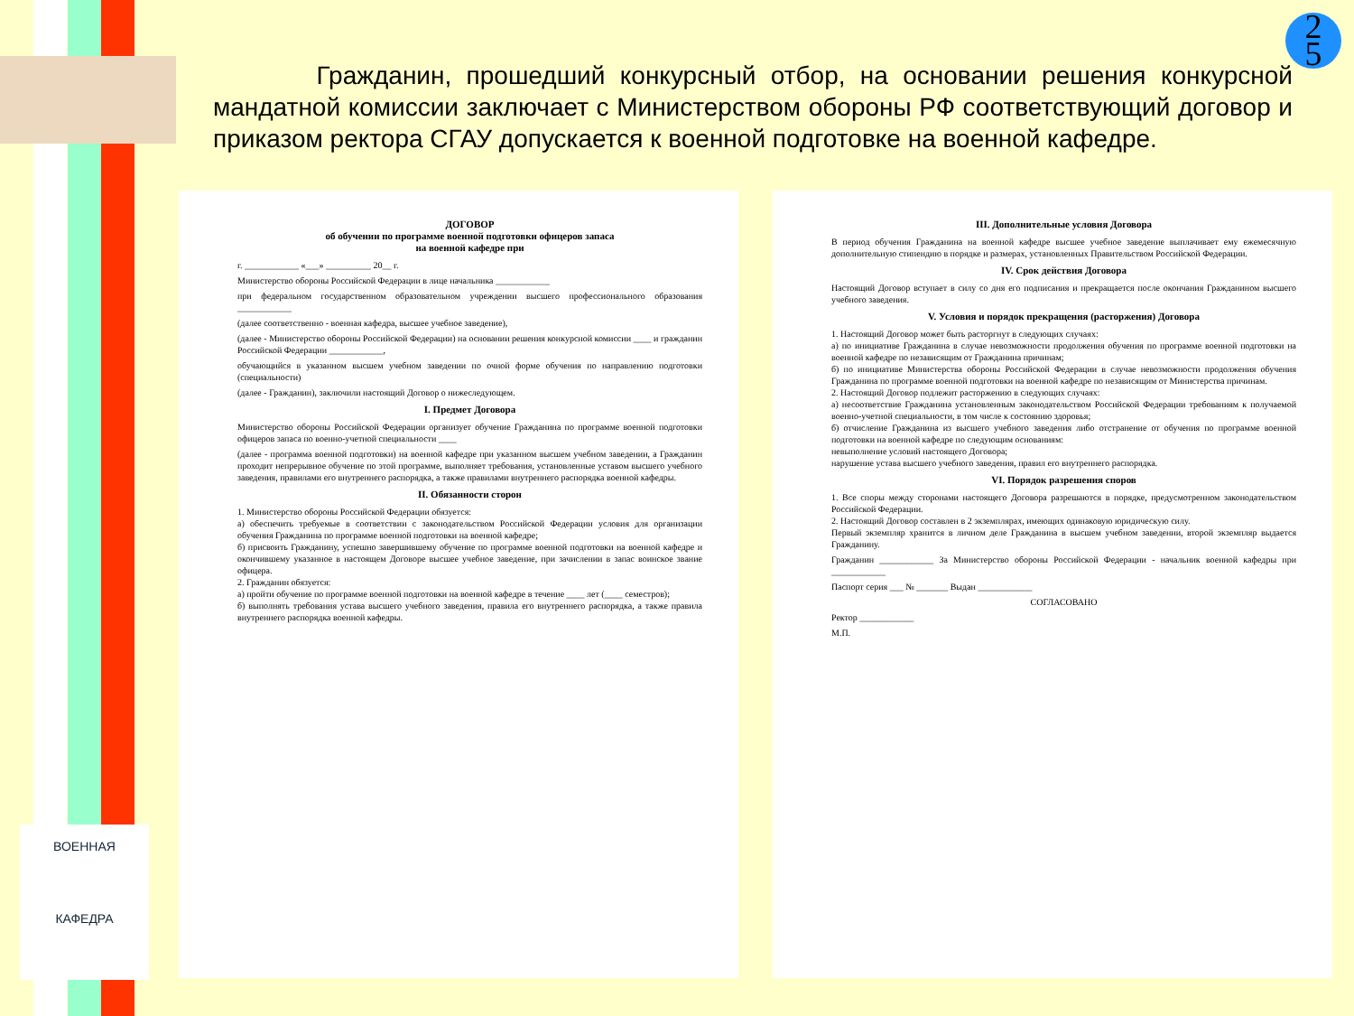ВОЕННАЯ
КАФЕДРА
2
5
Гражданин, прошедший конкурсный отбор, на основании решения конкурсной мандатной комиссии заключает с Министерством обороны РФ соответствующий договор и приказом ректора СГАУ допускается к военной подготовке на военной кафедре.
ДОГОВОР
об обучении по программе военной подготовки офицеров запаса
на военной кафедре при
г. ____________ «___» __________ 20__ г.
Министерство обороны Российской Федерации в лице начальника ____________
при федеральном государственном образовательном учреждении высшего профессионального образования ____________
(далее соответственно - военная кафедра, высшее учебное заведение),
(далее - Министерство обороны Российской Федерации) на основании решения конкурсной комиссии ____ и гражданин Российской Федерации ____________,
обучающийся в указанном высшем учебном заведении по очной форме обучения по направлению подготовки (специальности)
(далее - Гражданин), заключили настоящий Договор о нижеследующем.
I. Предмет Договора
Министерство обороны Российской Федерации организует обучение Гражданина по программе военной подготовки офицеров запаса по военно-учетной специальности ____
(далее - программа военной подготовки) на военной кафедре при указанном высшем учебном заведении, а Гражданин проходит непрерывное обучение по этой программе, выполняет требования, установленные уставом высшего учебного заведения, правилами его внутреннего распорядка, а также правилами внутреннего распорядка военной кафедры.
II. Обязанности сторон
1. Министерство обороны Российской Федерации обязуется:
а) обеспечить требуемые в соответствии с законодательством Российской Федерации условия для организации обучения Гражданина по программе военной подготовки на военной кафедре;
б) присвоить Гражданину, успешно завершившему обучение по программе военной подготовки на военной кафедре и окончившему указанное в настоящем Договоре высшее учебное заведение, при зачислении в запас воинское звание офицера.
2. Гражданин обязуется:
а) пройти обучение по программе военной подготовки на военной кафедре в течение ____ лет (____ семестров);
б) выполнять требования устава высшего учебного заведения, правила его внутреннего распорядка, а также правила внутреннего распорядка военной кафедры.
III. Дополнительные условия Договора
В период обучения Гражданина на военной кафедре высшее учебное заведение выплачивает ему ежемесячную дополнительную стипендию в порядке и размерах, установленных Правительством Российской Федерации.
IV. Срок действия Договора
Настоящий Договор вступает в силу со дня его подписания и прекращается после окончания Гражданином высшего учебного заведения.
V. Условия и порядок прекращения (расторжения) Договора
1. Настоящий Договор может быть расторгнут в следующих случаях:
а) по инициативе Гражданина в случае невозможности продолжения обучения по программе военной подготовки на военной кафедре по независящим от Гражданина причинам;
б) по инициативе Министерства обороны Российской Федерации в случае невозможности продолжения обучения Гражданина по программе военной подготовки на военной кафедре по независящим от Министерства причинам.
2. Настоящий Договор подлежит расторжению в следующих случаях:
а) несоответствие Гражданина установленным законодательством Российской Федерации требованиям к получаемой военно-учетной специальности, в том числе к состоянию здоровья;
б) отчисление Гражданина из высшего учебного заведения либо отстранение от обучения по программе военной подготовки на военной кафедре по следующим основаниям:
невыполнение условий настоящего Договора;
нарушение устава высшего учебного заведения, правил его внутреннего распорядка.
VI. Порядок разрешения споров
1. Все споры между сторонами настоящего Договора разрешаются в порядке, предусмотренном законодательством Российской Федерации.
2. Настоящий Договор составлен в 2 экземплярах, имеющих одинаковую юридическую силу.
Первый экземпляр хранится в личном деле Гражданина в высшем учебном заведении, второй экземпляр выдается Гражданину.
Гражданин ____________ За Министерство обороны Российской Федерации - начальник военной кафедры при ____________
Паспорт серия ___ № _______ Выдан ____________
СОГЛАСОВАНО
Ректор ____________
М.П.